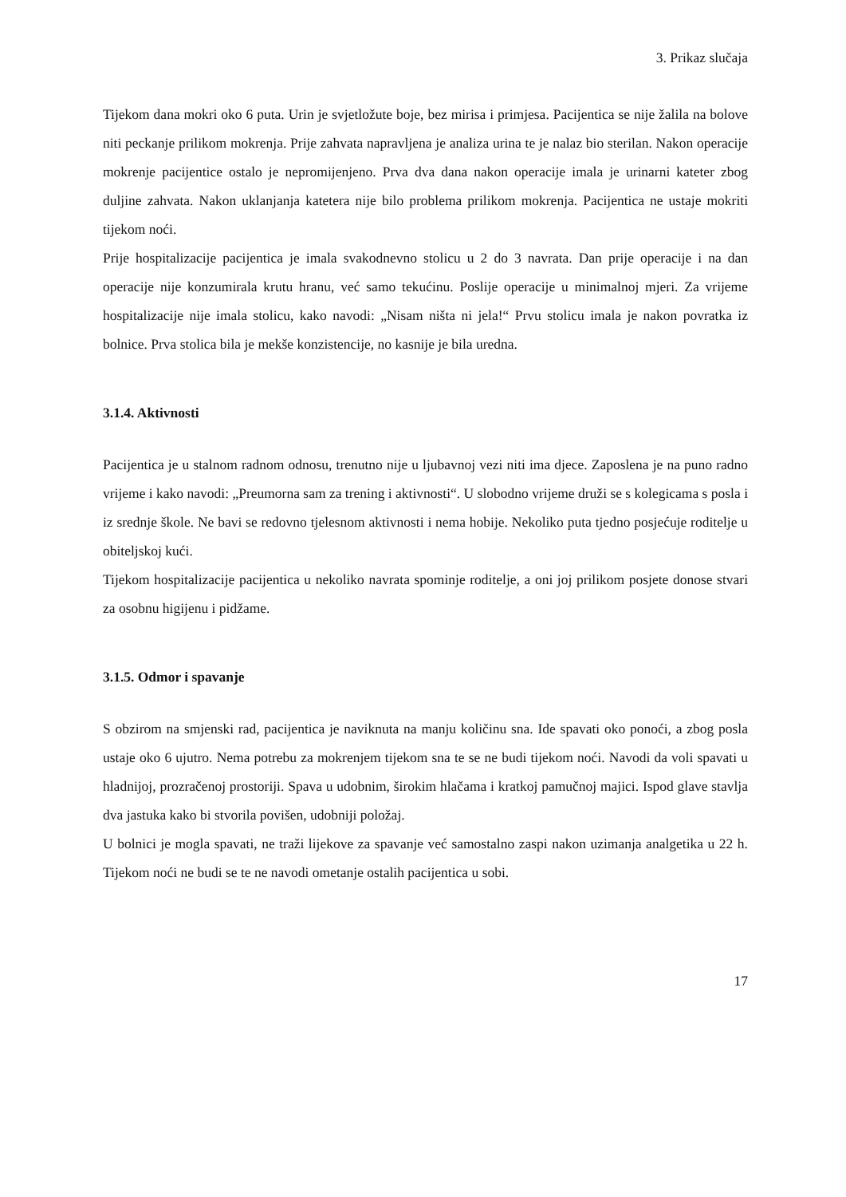3. Prikaz slučaja
Tijekom dana mokri oko 6 puta. Urin je svjetložute boje, bez mirisa i primjesa. Pacijentica se nije žalila na bolove niti peckanje prilikom mokrenja. Prije zahvata napravljena je analiza urina te je nalaz bio sterilan. Nakon operacije mokrenje pacijentice ostalo je nepromijenjeno. Prva dva dana nakon operacije imala je urinarni kateter zbog duljine zahvata. Nakon uklanjanja katetera nije bilo problema prilikom mokrenja. Pacijentica ne ustaje mokriti tijekom noći.
Prije hospitalizacije pacijentica je imala svakodnevno stolicu u 2 do 3 navrata. Dan prije operacije i na dan operacije nije konzumirala krutu hranu, već samo tekućinu. Poslije operacije u minimalnoj mjeri. Za vrijeme hospitalizacije nije imala stolicu, kako navodi: „Nisam ništa ni jela!“ Prvu stolicu imala je nakon povratka iz bolnice. Prva stolica bila je mekše konzistencije, no kasnije je bila uredna.
3.1.4. Aktivnosti
Pacijentica je u stalnom radnom odnosu, trenutno nije u ljubavnoj vezi niti ima djece. Zaposlena je na puno radno vrijeme i kako navodi: „Preumorna sam za trening i aktivnosti“. U slobodno vrijeme druži se s kolegicama s posla i iz srednje škole. Ne bavi se redovno tjelesnom aktivnosti i nema hobije. Nekoliko puta tjedno posjećuje roditelje u obiteljskoj kući.
Tijekom hospitalizacije pacijentica u nekoliko navrata spominje roditelje, a oni joj prilikom posjete donose stvari za osobnu higijenu i pidžame.
3.1.5. Odmor i spavanje
S obzirom na smjenski rad, pacijentica je naviknuta na manju količinu sna. Ide spavati oko ponoći, a zbog posla ustaje oko 6 ujutro. Nema potrebu za mokrenjem tijekom sna te se ne budi tijekom noći. Navodi da voli spavati u hladnijoj, prozračenoj prostoriji. Spava u udobnim, širokim hlačama i kratkoj pamučnoj majici. Ispod glave stavlja dva jastuka kako bi stvorila povišen, udobniji položaj.
U bolnici je mogla spavati, ne traži lijekove za spavanje već samostalno zaspi nakon uzimanja analgetika u 22 h. Tijekom noći ne budi se te ne navodi ometanje ostalih pacijentica u sobi.
17